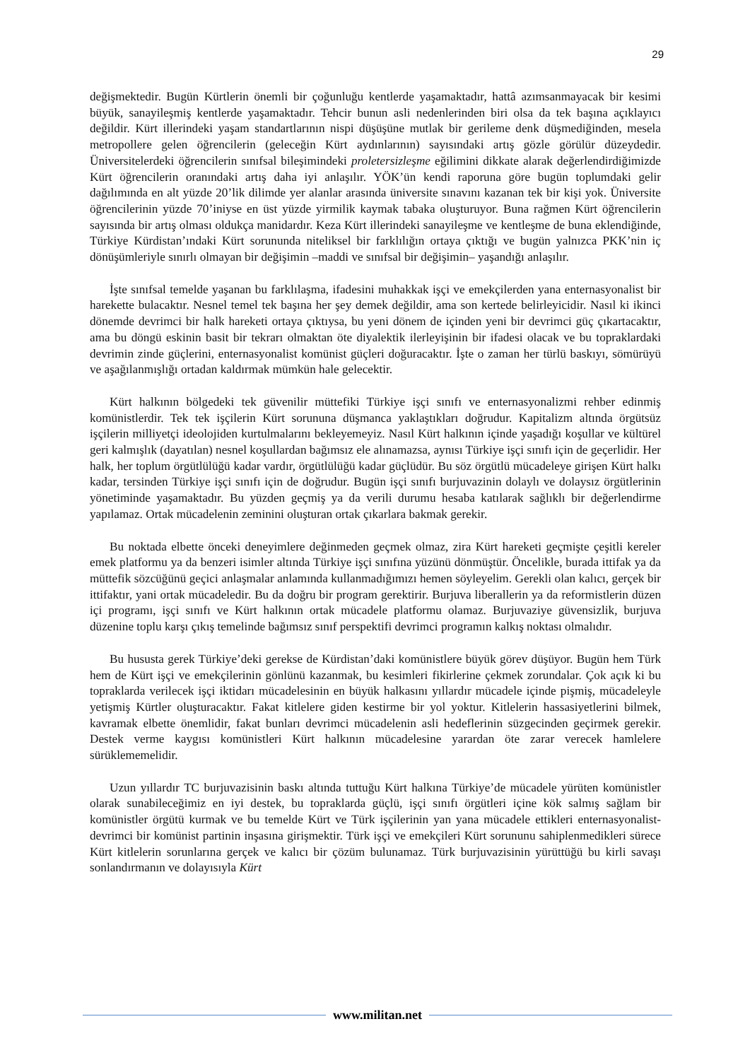29
değişmektedir. Bugün Kürtlerin önemli bir çoğunluğu kentlerde yaşamaktadır, hattâ azımsanmayacak bir kesimi büyük, sanayileşmiş kentlerde yaşamaktadır. Tehcir bunun asli nedenlerinden biri olsa da tek başına açıklayıcı değildir. Kürt illerindeki yaşam standartlarının nispi düşüşüne mutlak bir gerileme denk düşmediğinden, mesela metropollere gelen öğrencilerin (geleceğin Kürt aydınlarının) sayısındaki artış gözle görülür düzeydedir. Üniversitelerdeki öğrencilerin sınıfsal bileşimindeki proletersizleşme eğilimini dikkate alarak değerlendirdiğimizde Kürt öğrencilerin oranındaki artış daha iyi anlaşılır. YÖK’ün kendi raporuna göre bugün toplumdaki gelir dağılımında en alt yüzde 20’lik dilimde yer alanlar arasında üniversite sınavını kazanan tek bir kişi yok. Üniversite öğrencilerinin yüzde 70’iniyse en üst yüzde yirmilik kaymak tabaka oluşturuyor. Buna rağmen Kürt öğrencilerin sayısında bir artış olması oldukça manidardır. Keza Kürt illerindeki sanayileşme ve kentleşme de buna eklendiğinde, Türkiye Kürdistan’ındaki Kürt sorununda niteliksel bir farklılığın ortaya çıktığı ve bugün yalnızca PKK’nin iç dönüşümleriyle sınırlı olmayan bir değişimin –maddi ve sınıfsal bir değişimin– yaşandığı anlaşılır.
İşte sınıfsal temelde yaşanan bu farklılaşma, ifadesini muhakkak işçi ve emekçilerden yana enternasyonalist bir harekette bulacaktır. Nesnel temel tek başına her şey demek değildir, ama son kertede belirleyicidir. Nasıl ki ikinci dönemde devrimci bir halk hareketi ortaya çıktıysa, bu yeni dönem de içinden yeni bir devrimci güç çıkartacaktır, ama bu döngü eskinin basit bir tekrarı olmaktan öte diyalektik ilerleyişinin bir ifadesi olacak ve bu topraklardaki devrimin zinde güçlerini, enternasyonalist komünist güçleri doğuracaktır. İşte o zaman her türlü baskıyı, sömürüyü ve aşağılanmışlığı ortadan kaldırmak mümkün hale gelecektir.
Kürt halkının bölgedeki tek güvenilir müttefiki Türkiye işçi sınıfı ve enternasyonalizmi rehber edinmiş komünistlerdir. Tek tek işçilerin Kürt sorununa düşmanca yaklaştıkları doğrudur. Kapitalizm altında örgütsüz işçilerin milliyetçi ideolojiden kurtulmalarını bekleyemeyiz. Nasıl Kürt halkının içinde yaşadığı koşullar ve kültürel geri kalmışlık (dayatılan) nesnel koşullardan bağımsız ele alınamazsa, aynısı Türkiye işçi sınıfı için de geçerlidir. Her halk, her toplum örgütlülüğü kadar vardır, örgütlülüğü kadar güçlüdür. Bu söz örgütlü mücadeleye girişen Kürt halkı kadar, tersinden Türkiye işçi sınıfı için de doğrudur. Bugün işçi sınıfı burjuvazinin dolaylı ve dolaysız örgütlerinin yönetiminde yaşamaktadır. Bu yüzden geçmiş ya da verili durumu hesaba katılarak sağlıklı bir değerlendirme yapılamaz. Ortak mücadelenin zeminini oluşturan ortak çıkarlara bakmak gerekir.
Bu noktada elbette önceki deneyimlere değinmeden geçmek olmaz, zira Kürt hareketi geçmişte çeşitli kereler emek platformu ya da benzeri isimler altında Türkiye işçi sınıfına yüzünü dönmüştür. Öncelikle, burada ittifak ya da müttefik sözcüğünü geçici anlaşmalar anlamında kullanmadığımızı hemen söyleyelim. Gerekli olan kalıcı, gerçek bir ittifaktır, yani ortak mücadeledir. Bu da doğru bir program gerektirir. Burjuva liberallerin ya da reformistlerin düzen içi programı, işçi sınıfı ve Kürt halkının ortak mücadele platformu olamaz. Burjuvaziye güvensizlik, burjuva düzenine toplu karşı çıkış temelinde bağımsız sınıf perspektifi devrimci programın kalkış noktası olmalıdır.
Bu hususta gerek Türkiye’deki gerekse de Kürdistan’daki komünistlere büyük görev düşüyor. Bugün hem Türk hem de Kürt işçi ve emekçilerinin gönlünü kazanmak, bu kesimleri fikirlerine çekmek zorundalar. Çok açık ki bu topraklarda verilecek işçi iktidarı mücadelesinin en büyük halkasını yıllardır mücadele içinde pişmiş, mücadeleyle yetişmiş Kürtler oluşturacaktır. Fakat kitlelere giden kestirme bir yol yoktur. Kitlelerin hassasiyetlerini bilmek, kavramak elbette önemlidir, fakat bunları devrimci mücadelenin asli hedeflerinin süzgecinden geçirmek gerekir. Destek verme kaygısı komünistleri Kürt halkının mücadelesine yarardan öte zarar verecek hamlelere sürüklememelidir.
Uzun yıllardır TC burjuvazisinin baskı altında tuttuğu Kürt halkına Türkiye’de mücadele yürüten komünistler olarak sunabileceğimiz en iyi destek, bu topraklarda güçlü, işçi sınıfı örgütleri içine kök salmış sağlam bir komünistler örgütü kurmak ve bu temelde Kürt ve Türk işçilerinin yan yana mücadele ettikleri enternasyonalist-devrimci bir komünist partinin inşasına girişmektir. Türk işçi ve emekçileri Kürt sorununu sahiplenmedikleri sürece Kürt kitlelerin sorunlarına gerçek ve kalıcı bir çözüm bulunamaz. Türk burjuvazisinin yürüttüğü bu kirli savaşı sonlandırmanın ve dolayısıyla Kürt
www.militan.net